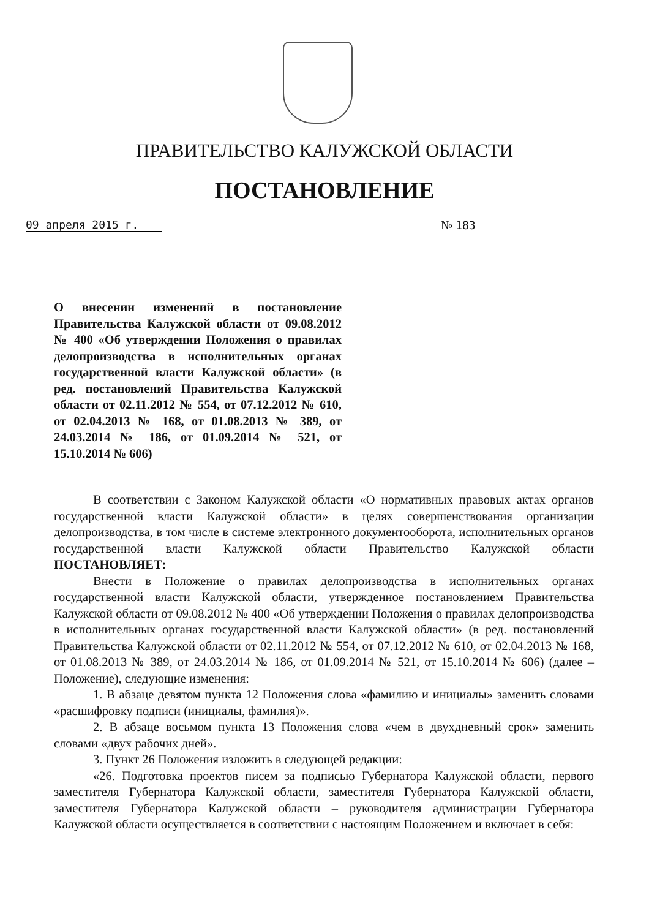ПРАВИТЕЛЬСТВО КАЛУЖСКОЙ ОБЛАСТИ
ПОСТАНОВЛЕНИЕ
09 апреля 2015 г. № 183
О внесении изменений в постановление Правительства Калужской области от 09.08.2012 № 400 «Об утверждении Положения о правилах делопроизводства в исполнительных органах государственной власти Калужской области» (в ред. постановлений Правительства Калужской области от 02.11.2012 № 554, от 07.12.2012 № 610, от 02.04.2013 № 168, от 01.08.2013 № 389, от 24.03.2014 № 186, от 01.09.2014 № 521, от 15.10.2014 № 606)
В соответствии с Законом Калужской области «О нормативных правовых актах органов государственной власти Калужской области» в целях совершенствования организации делопроизводства, в том числе в системе электронного документооборота, исполнительных органов государственной власти Калужской области Правительство Калужской области ПОСТАНОВЛЯЕТ:
Внести в Положение о правилах делопроизводства в исполнительных органах государственной власти Калужской области, утвержденное постановлением Правительства Калужской области от 09.08.2012 № 400 «Об утверждении Положения о правилах делопроизводства в исполнительных органах государственной власти Калужской области» (в ред. постановлений Правительства Калужской области от 02.11.2012 № 554, от 07.12.2012 № 610, от 02.04.2013 № 168, от 01.08.2013 № 389, от 24.03.2014 № 186, от 01.09.2014 № 521, от 15.10.2014 № 606) (далее – Положение), следующие изменения:
1. В абзаце девятом пункта 12 Положения слова «фамилию и инициалы» заменить словами «расшифровку подписи (инициалы, фамилия)».
2. В абзаце восьмом пункта 13 Положения слова «чем в двухдневный срок» заменить словами «двух рабочих дней».
3. Пункт 26 Положения изложить в следующей редакции:
«26. Подготовка проектов писем за подписью Губернатора Калужской области, первого заместителя Губернатора Калужской области, заместителя Губернатора Калужской области, заместителя Губернатора Калужской области – руководителя администрации Губернатора Калужской области осуществляется в соответствии с настоящим Положением и включает в себя: